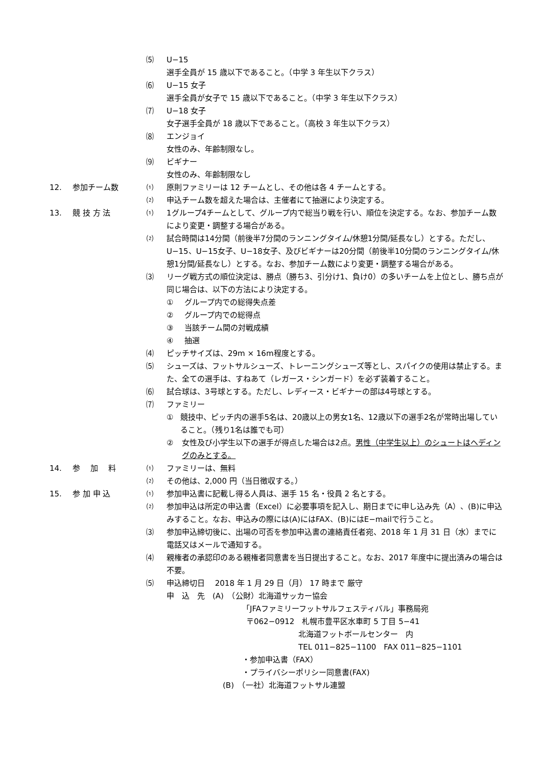⑸ U−15
選手全員が 15 歳以下であること。（中学 3 年生以下クラス）
⑹ U−15 女子
選手全員が女子で 15 歳以下であること。（中学 3 年生以下クラス）
⑺ U−18 女子
女子選手全員が 18 歳以下であること。（高校 3 年生以下クラス）
⑻ エンジョイ
女性のみ、年齢制限なし。
⑼ ビギナー
女性のみ、年齢制限なし
12. 参加チーム数 ⑴ 原則ファミリーは 12 チームとし、その他は各 4 チームとする。
⑵ 申込チーム数を超えた場合は、主催者にて抽選により決定する。
13. 競 技 方 法 ⑴ 1グループ4チームとして、グループ内で総当り戦を行い、順位を決定する。なお、参加チーム数により変更・調整する場合がある。
⑵ 試合時間は14分間（前後半7分間のランニングタイム/休憩1分間/延長なし）とする。ただし、U−15、U−15女子、U−18女子、及びビギナーは20分間（前後半10分間のランニングタイム/休憩1分間/延長なし）とする。なお、参加チーム数により変更・調整する場合がある。
⑶ リーグ戦方式の順位決定は、勝点（勝ち3、引分け1、負け0）の多いチームを上位とし、勝ち点が同じ場合は、以下の方法により決定する。
① グループ内での総得失点差
② グループ内での総得点
③ 当該チーム間の対戦成績
④ 抽選
⑷ ピッチサイズは、29m × 16m程度とする。
⑸ シューズは、フットサルシューズ、トレーニングシューズ等とし、スパイクの使用は禁止する。また、全ての選手は、すねあて（レガース・シンガード）を必ず装着すること。
⑹ 試合球は、3号球とする。ただし、レディース・ビギナーの部は4号球とする。
⑺ ファミリー
① 競技中、ピッチ内の選手5名は、20歳以上の男女1名、12歳以下の選手2名が常時出場していること。（残り1名は誰でも可）
② 女性及び小学生以下の選手が得点した場合は2点。男性（中学生以上）のシュートはヘディングのみとする。
14. 参　 加　 料 ⑴ ファミリーは、無料
⑵ その他は、2,000 円（当日徴収する。）
15. 参 加 申 込 ⑴ 参加申込書に記載し得る人員は、選手 15 名・役員 2 名とする。
⑵ 参加申込は所定の申込書（Excel）に必要事項を記入し、期日までに申し込み先（A）、(B)に申込みすること。なお、申込みの際には(A)にはFAX、(B)にはE−mailで行うこと。
⑶ 参加申込締切後に、出場の可否を参加申込書の連絡責任者宛、2018 年 1 月 31 日（水）までに電話又はメールで通知する。
⑷ 親権者の承認印のある親権者同意書を当日提出すること。なお、2017 年度中に提出済みの場合は不要。
⑸ 申込締切日　 2018 年 1 月 29 日（月） 17 時まで 厳守
申　込　先　(A)　（公財）北海道サッカー協会
「JFAファミリーフットサルフェスティバル」事務局宛
〒062−0912　札幌市豊平区水車町 5 丁目 5−41
北海道フットボールセンター　内
TEL 011−825−1100　FAX 011−825−1101
・参加申込書（FAX）
・プライバシーポリシー同意書(FAX)
(B)　（一社）北海道フットサル連盟